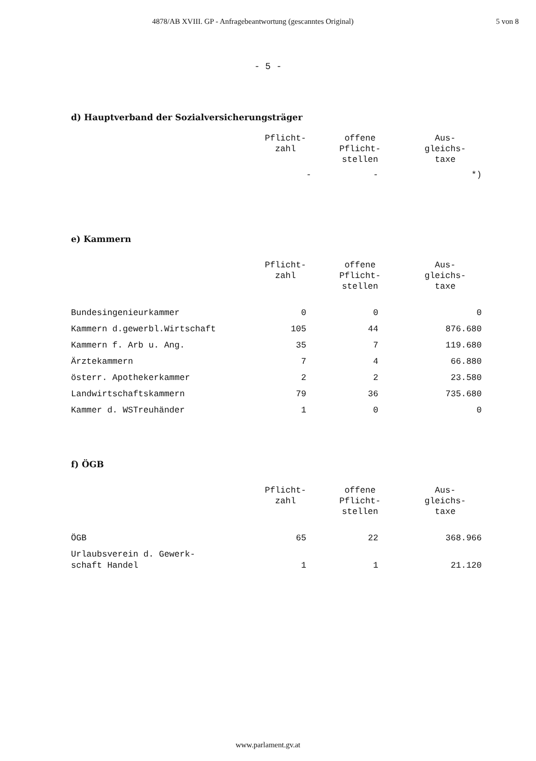4878/AB XVIII. GP - Anfragebeantwortung (gescanntes Original) 5 von 8
- 5 -
d) Hauptverband der Sozialversicherungsträger
| | Pflicht- zahl | offene Pflicht- stellen | Aus- gleichs- taxe |
| --- | --- | --- | --- |
| | - | - | *) |
e) Kammern
| | Pflicht- zahl | offene Pflicht- stellen | Aus- gleichs- taxe |
| --- | --- | --- | --- |
| Bundesingenieurkammer | 0 | 0 | 0 |
| Kammern d.gewerbl.Wirtschaft | 105 | 44 | 876.680 |
| Kammern f. Arb u. Ang. | 35 | 7 | 119.680 |
| Ärztekammern | 7 | 4 | 66.880 |
| österr. Apothekerkammer | 2 | 2 | 23.580 |
| Landwirtschaftskammern | 79 | 36 | 735.680 |
| Kammer d. WSTreuhänder | 1 | 0 | 0 |
f) ÖGB
| | Pflicht- zahl | offene Pflicht- stellen | Aus- gleichs- taxe |
| --- | --- | --- | --- |
| ÖGB | 65 | 22 | 368.966 |
| Urlaubsverein d. Gewerk- schaft Handel | 1 | 1 | 21.120 |
www.parlament.gv.at